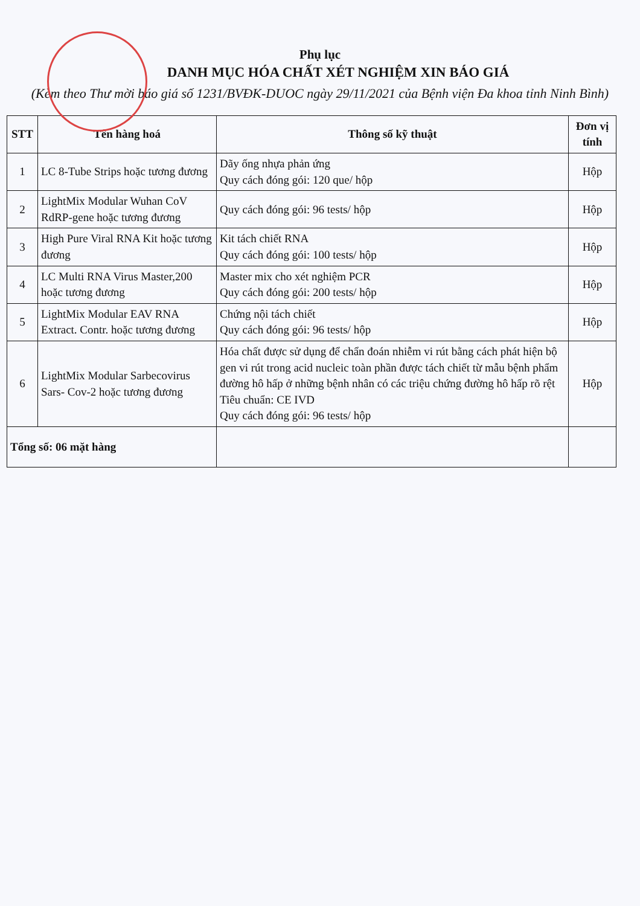Phụ lục
DANH MỤC HÓA CHẤT XÉT NGHIỆM XIN BÁO GIÁ
(Kèm theo Thư mời báo giá số 1231/BVĐK-DUOC ngày 29/11/2021 của Bệnh viện Đa khoa tỉnh Ninh Bình)
| STT | Tên hàng hoá | Thông số kỹ thuật | Đơn vị tính |
| --- | --- | --- | --- |
| 1 | LC 8-Tube Strips hoặc tương đương | Dãy ống nhựa phản ứng Quy cách đóng gói: 120 que/ hộp | Hộp |
| 2 | LightMix Modular Wuhan CoV RdRP-gene hoặc tương đương | Quy cách đóng gói: 96 tests/ hộp | Hộp |
| 3 | High Pure Viral RNA Kit hoặc tương đương | Kit tách chiết RNA Quy cách đóng gói: 100 tests/ hộp | Hộp |
| 4 | LC Multi RNA Virus Master,200 hoặc tương đương | Master mix cho xét nghiệm PCR Quy cách đóng gói: 200 tests/ hộp | Hộp |
| 5 | LightMix Modular EAV RNA Extract. Contr. hoặc tương đương | Chứng nội tách chiết Quy cách đóng gói: 96 tests/ hộp | Hộp |
| 6 | LightMix Modular Sarbecovirus Sars- Cov-2 hoặc tương đương | Hóa chất được sử dụng để chẩn đoán nhiễm vi rút bằng cách phát hiện bộ gen vi rút trong acid nucleic toàn phần được tách chiết từ mẫu bệnh phẩm đường hô hấp ở những bệnh nhân có các triệu chứng đường hô hấp rõ rệt Tiêu chuẩn: CE IVD Quy cách đóng gói: 96 tests/ hộp | Hộp |
| Tổng số: 06 mặt hàng | | | |